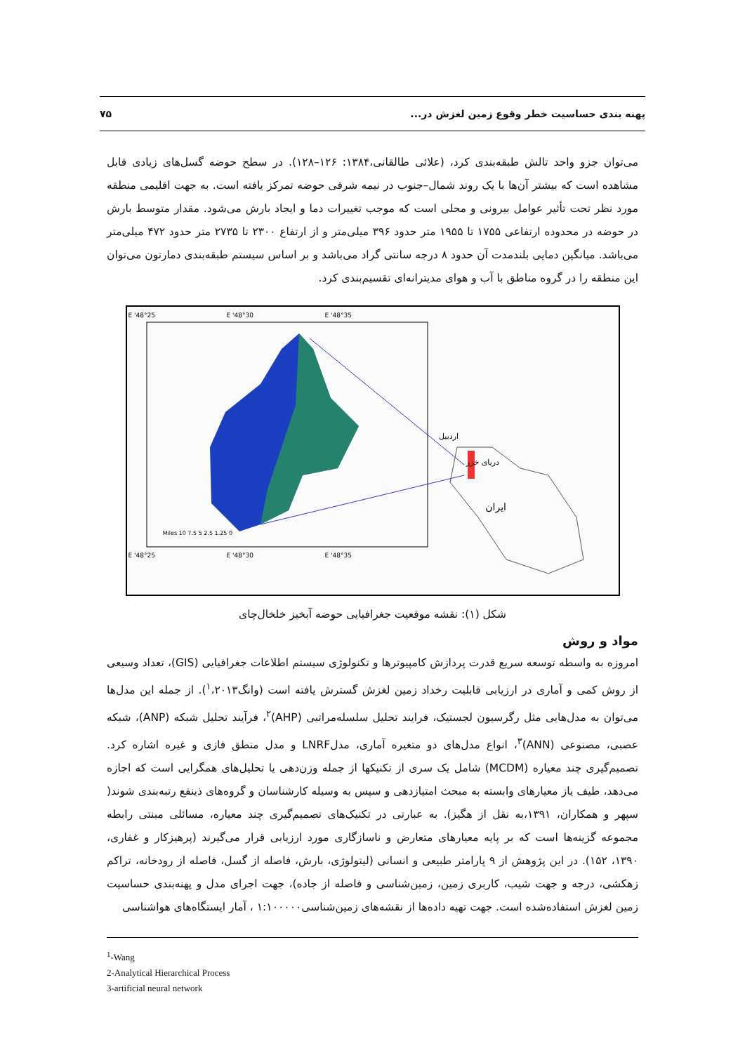پهنه بندی حساسیت خطر وقوع زمین لغزش در... ۷۵
می‌توان جزو واحد تالش طبقه‌بندی کرد، (علائی طالقانی،۱۳۸۴: ۱۲۶–۱۲۸). در سطح حوضه گسل‌های زیادی قابل مشاهده است که بیشتر آن‌ها با یک روند شمال–جنوب در نیمه شرقی حوضه تمرکز یافته است. به جهت اقلیمی منطقه مورد نظر تحت تأثیر عوامل بیرونی و محلی است که موجب تغییرات دما و ایجاد بارش می‌شود. مقدار متوسط بارش در حوضه در محدوده ارتفاعی ۱۷۵۵ تا ۱۹۵۵ متر حدود ۳۹۶ میلی‌متر و از ارتفاع ۲۳۰۰ تا ۲۷۳۵ متر حدود ۴۷۲ میلی‌متر می‌باشد. میانگین دمایی بلندمدت آن حدود ۸ درجه سانتی گراد می‌باشد و بر اساس سیستم طبقه‌بندی دمارتون می‌توان این منطقه را در گروه مناطق با آب و هوای مدیترانه‌ای تقسیم‌بندی کرد.
اردبیل
دریای خزر
ایران
48°25' E
48°30' E
48°35' E
48°25' E
48°30' E
48°35' E
0 1.25 2.5 5 7.5 10 Miles
شکل (۱): نقشه موقعیت جغرافیایی حوضه آبخیز خلخال‌چای
مواد و روش
امروزه به واسطه توسعه سریع قدرت پردازش کامپیوترها و تکنولوژی سیستم اطلاعات جغرافیایی (GIS)، تعداد وسیعی از روش کمی و آماری در ارزیابی قابلیت رخداد زمین لغزش گسترش یافته است (وانگ<sup>۱</sup>،۲۰۱۳). از جمله این مدل‌ها می‌توان به مدل‌هایی مثل رگرسیون لجستیک، فرایند تحلیل سلسله‌مراتبی (AHP)<sup>۲</sup>، فرآیند تحلیل شبکه (ANP)، شبکه عصبی، مصنوعی (ANN)<sup>۳</sup>، انواع مدل‌های دو متغیره آماری، مدلLNRF و مدل منطق فازی و غیره اشاره کرد. تصمیم‌گیری چند معیاره (MCDM) شامل یک سری از تکنیکها از جمله وزن‌دهی یا تحلیل‌های همگرایی است که اجازه می‌دهد، طیف یاز معیارهای وابسته به مبحث امتیازدهی و سپس به وسیله کارشناسان و گروه‌های ذینفع رتبه‌بندی شوند( سپهر و همکاران، ۱۳۹۱،به نقل از هگیز). به عبارتی در تکنیک‌های تصمیم‌گیری چند معیاره، مسائلی مبنتی رابطه مجموعه گزینه‌ها است که بر پایه معیارهای متعارض و ناسازگاری مورد ارزیابی قرار می‌گیرند (پرهیزکار و غفاری، ۱۳۹۰، ۱۵۲). در این پژوهش از ۹ پارامتر طبیعی و انسانی (لیتولوژی، بارش، فاصله از گسل، فاصله از رودخانه، تراکم زهکشی، درجه و جهت شیب، کاربری زمین، زمین‌شناسی و فاصله از جاده)، جهت اجرای مدل و پهنه‌بندی حساسیت زمین لغزش استفاده‌شده است. جهت تهیه داده‌ها از نقشه‌های زمین‌شناسی۱:۱۰۰۰۰۰ ، آمار ایستگاه‌های هواشناسی
<sup>1</sup>-Wang
2-Analytical Hierarchical Process
3-artificial neural network